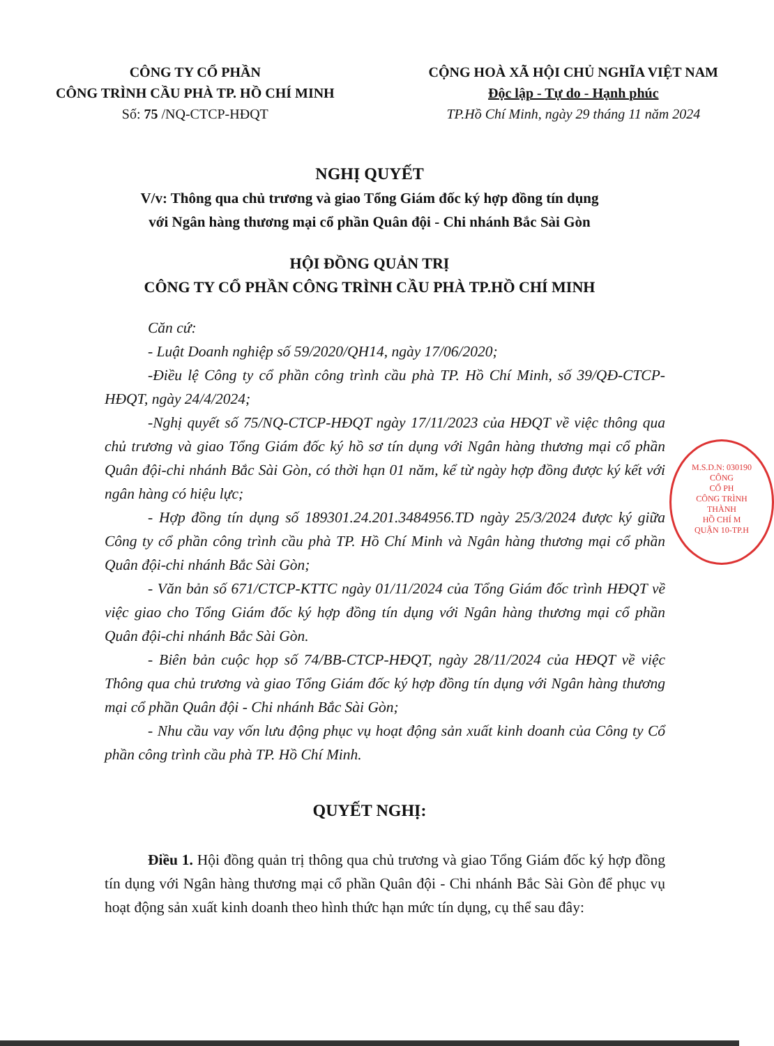CÔNG TY CỔ PHẦN
CÔNG TRÌNH CẦU PHÀ TP. HỒ CHÍ MINH
Số: 75 /NQ-CTCP-HĐQT
CỘNG HOÀ XÃ HỘI CHỦ NGHĨA VIỆT NAM
Độc lập - Tự do - Hạnh phúc
TP.Hồ Chí Minh, ngày 29 tháng 11 năm 2024
NGHỊ QUYẾT
V/v: Thông qua chủ trương và giao Tổng Giám đốc ký hợp đồng tín dụng
với Ngân hàng thương mại cổ phần Quân đội - Chi nhánh Bắc Sài Gòn
HỘI ĐỒNG QUẢN TRỊ
CÔNG TY CỔ PHẦN CÔNG TRÌNH CẦU PHÀ TP.HỒ CHÍ MINH
Căn cứ:
- Luật Doanh nghiệp số 59/2020/QH14, ngày 17/06/2020;
-Điều lệ Công ty cổ phần công trình cầu phà TP. Hồ Chí Minh, số 39/QĐ-CTCP-HĐQT, ngày 24/4/2024;
-Nghị quyết số 75/NQ-CTCP-HĐQT ngày 17/11/2023 của HĐQT về việc thông qua chủ trương và giao Tổng Giám đốc ký hồ sơ tín dụng với Ngân hàng thương mại cổ phần Quân đội-chi nhánh Bắc Sài Gòn, có thời hạn 01 năm, kể từ ngày hợp đồng được ký kết với ngân hàng có hiệu lực;
- Hợp đồng tín dụng số 189301.24.201.3484956.TD ngày 25/3/2024 được ký giữa Công ty cổ phần công trình cầu phà TP. Hồ Chí Minh và Ngân hàng thương mại cổ phần Quân đội-chi nhánh Bắc Sài Gòn;
- Văn bản số 671/CTCP-KTTC ngày 01/11/2024 của Tổng Giám đốc trình HĐQT về việc giao cho Tổng Giám đốc ký hợp đồng tín dụng với Ngân hàng thương mại cổ phần Quân đội-chi nhánh Bắc Sài Gòn.
- Biên bản cuộc họp số 74/BB-CTCP-HĐQT, ngày 28/11/2024 của HĐQT về việc Thông qua chủ trương và giao Tổng Giám đốc ký hợp đồng tín dụng với Ngân hàng thương mại cổ phần Quân đội - Chi nhánh Bắc Sài Gòn;
- Nhu cầu vay vốn lưu động phục vụ hoạt động sản xuất kinh doanh của Công ty Cổ phần công trình cầu phà TP. Hồ Chí Minh.
QUYẾT NGHỊ:
Điều 1. Hội đồng quản trị thông qua chủ trương và giao Tổng Giám đốc ký hợp đồng tín dụng với Ngân hàng thương mại cổ phần Quân đội - Chi nhánh Bắc Sài Gòn để phục vụ hoạt động sản xuất kinh doanh theo hình thức hạn mức tín dụng, cụ thể sau đây:
M.S.D.N: 030190
CÔNG
CỔ PH
CÔNG TRÌNH
THÀNH
HỒ CHÍ M
QUẬN 10-TP.H